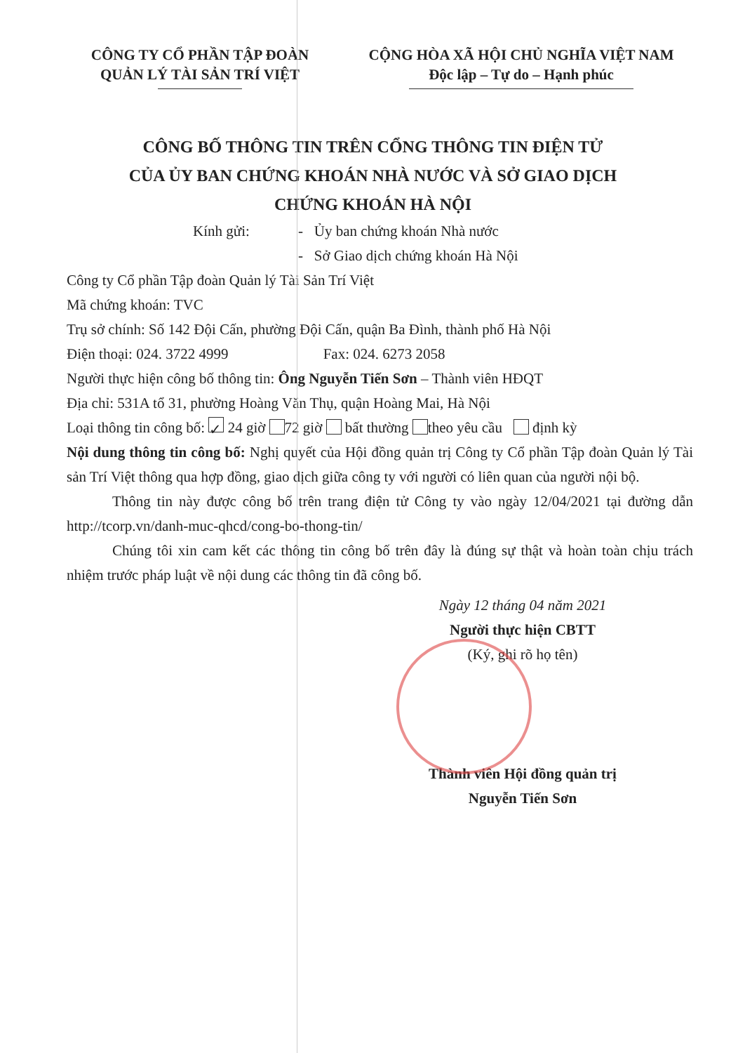CÔNG TY CỔ PHẦN TẬP ĐOÀN
QUẢN LÝ TÀI SẢN TRÍ VIỆT
CỘNG HÒA XÃ HỘI CHỦ NGHĨA VIỆT NAM
Độc lập – Tự do – Hạnh phúc
CÔNG BỐ THÔNG TIN TRÊN CỔNG THÔNG TIN ĐIỆN TỬ
CỦA ỦY BAN CHỨNG KHOÁN NHÀ NƯỚC VÀ SỞ GIAO DỊCH
CHỨNG KHOÁN HÀ NỘI
Kính gửi: - Ủy ban chứng khoán Nhà nước
- Sở Giao dịch chứng khoán Hà Nội
Công ty Cổ phần Tập đoàn Quản lý Tài Sản Trí Việt
Mã chứng khoán: TVC
Trụ sở chính: Số 142 Đội Cấn, phường Đội Cấn, quận Ba Đình, thành phố Hà Nội
Điện thoại: 024. 3722 4999 Fax: 024. 6273 2058
Người thực hiện công bố thông tin: Ông Nguyễn Tiến Sơn – Thành viên HĐQT
Địa chỉ: 531A tổ 31, phường Hoàng Văn Thụ, quận Hoàng Mai, Hà Nội
Loại thông tin công bố: ✓ 24 giờ 72 giờ bất thường theo yêu cầu định kỳ
Nội dung thông tin công bố: Nghị quyết của Hội đồng quản trị Công ty Cổ phần Tập đoàn Quản lý Tài sản Trí Việt thông qua hợp đồng, giao dịch giữa công ty với người có liên quan của người nội bộ.
Thông tin này được công bố trên trang điện tử Công ty vào ngày 12/04/2021 tại đường dẫn http://tcorp.vn/danh-muc-qhcd/cong-bo-thong-tin/
Chúng tôi xin cam kết các thông tin công bố trên đây là đúng sự thật và hoàn toàn chịu trách nhiệm trước pháp luật về nội dung các thông tin đã công bố.
Ngày 12 tháng 04 năm 2021
Người thực hiện CBTT
(Ký, ghi rõ họ tên)
Thành viên Hội đồng quản trị
Nguyễn Tiến Sơn